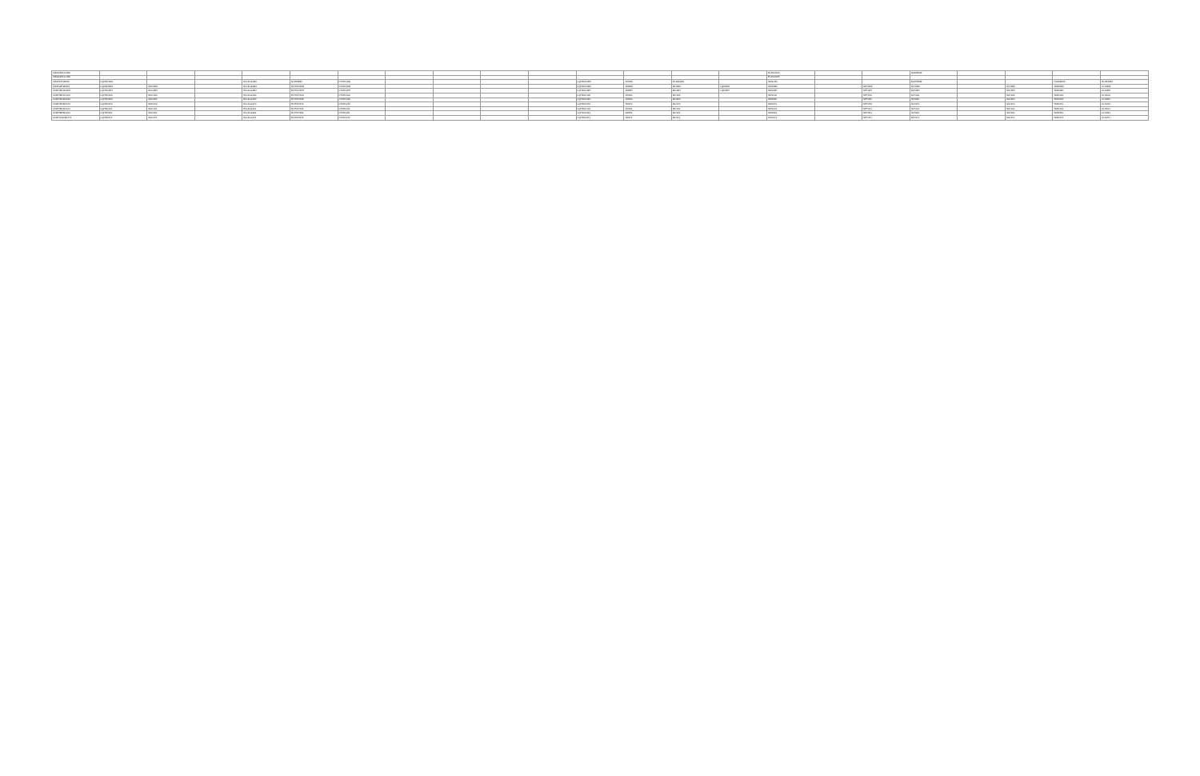| CBGD2010-0R5 | | | | | | | | | | | | | | | ELJ6C1R0 | | | NL322522 | | | | |
| CBGD2010-1R0 | | | | | | | | | | | | | | | ELJ6C1R5 | | | | | | | |
| CB2012T1R0M | LQH3C1R0 | | | ELL4LG1R0 | NL453232 | CTM3-1R0 | | | | | LQH31C1R0 | JW1R0 | ELJFA1R0 | | SDS1R0 | | | NL453232 | | | NL322522 | NL453232 |
| CB2518T2R2M | LQH3C2R2 | SDC2R2 | | ELL4LG2R2 | ELT5KT2R2 | CTM3-2R2 | | | | | LQH31C2R2 | JW2R2 | MC2R2 | LQN2R2 | SDS2R2 | | SPT2R2 | NLT2R2 | | SLF2R2 | SMD2R2 | CLS2R2 |
| CDRH2D18-4R7 | LQH3C4R7 | SDC4R7 | | ELL4LG4R7 | ELT5KT4R7 | CTM3-4R7 | | | | | LQH31C4R7 | JW4R7 | MC4R7 | LQN4R7 | SDS4R7 | | SPT4R7 | NLT4R7 | | SLF4R7 | SMD4R7 | CLS4R7 |
| CDRH3D16-100 | LQH3C100 | SDC100 | | ELL4LG100 | ELT5KT100 | CTM3-100 | | | | | LQH31C100 | JW100 | MC100 | | SDS100 | | SPT100 | NLT100 | | SLF100 | SMD100 | CLS100 |
| CDRH4D28-220 | LQH3C220 | SDC220 | | ELL4LG220 | ELT5KT220 | CTM3-220 | | | | | LQH31C220 | JW220 | MC220 | | SDS220 | | SPT220 | NLT220 | | SLF220 | SMD220 | CLS220 |
| CDRH5D28-470 | LQH3C470 | SDC470 | | ELL4LG470 | ELT5KT470 | CTM3-470 | | | | | LQH31C470 | JW470 | MC470 | | SDS470 | | SPT470 | NLT470 | | SLF470 | SMD470 | CLS470 |
| CDRH6D28-101 | LQH3C101 | SDC101 | | ELL4LG101 | ELT5KT101 | CTM3-101 | | | | | LQH31C101 | JW101 | MC101 | | SDS101 | | SPT101 | NLT101 | | SLF101 | SMD101 | CLS101 |
| CDRH8D28-221 | LQH3C221 | SDC221 | | ELL4LG221 | ELT5KT221 | CTM3-221 | | | | | LQH31C221 | JW221 | MC221 | | SDS221 | | SPT221 | NLT221 | | SLF221 | SMD221 | CLS221 |
| CDRH10D38-471 | LQH3C471 | SDC471 | | ELL4LG471 | ELT5KT471 | CTM3-471 | | | | | LQH31C471 | JW471 | MC471 | | SDS471 | | SPT471 | NLT471 | | SLF471 | SMD471 | CLS471 |